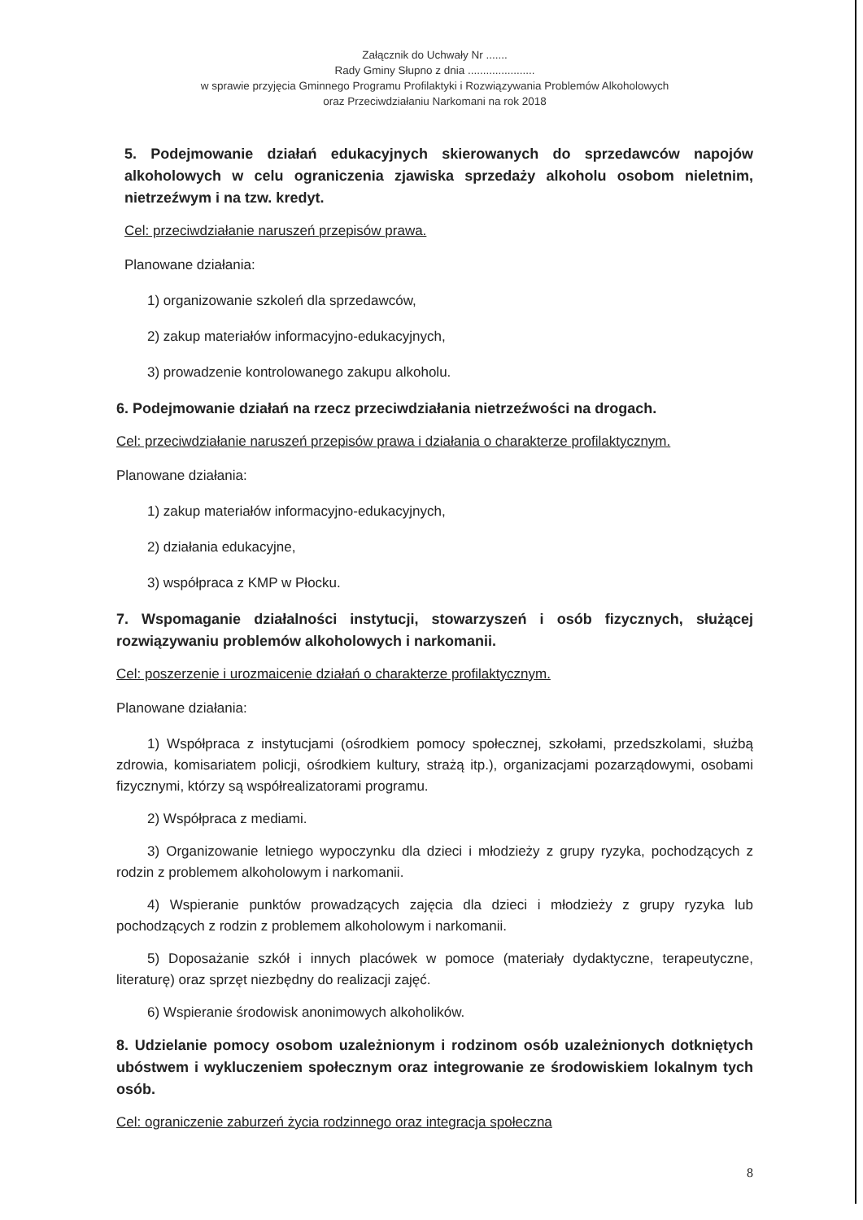Załącznik do Uchwały Nr .......
Rady Gminy Słupno z dnia ......................
w sprawie przyjęcia Gminnego Programu Profilaktyki i Rozwiązywania Problemów Alkoholowych
oraz Przeciwdziałaniu Narkomani na rok 2018
5. Podejmowanie działań edukacyjnych skierowanych do sprzedawców napojów alkoholowych w celu ograniczenia zjawiska sprzedaży alkoholu osobom nieletnim, nietrzeźwym i na tzw. kredyt.
Cel: przeciwdziałanie naruszeń przepisów prawa.
Planowane działania:
1) organizowanie szkoleń dla sprzedawców,
2) zakup materiałów informacyjno-edukacyjnych,
3) prowadzenie kontrolowanego zakupu alkoholu.
6. Podejmowanie działań na rzecz przeciwdziałania nietrzeźwości na drogach.
Cel: przeciwdziałanie naruszeń przepisów prawa i działania o charakterze profilaktycznym.
Planowane działania:
1) zakup materiałów informacyjno-edukacyjnych,
2) działania edukacyjne,
3) współpraca z KMP w Płocku.
7. Wspomaganie działalności instytucji, stowarzyszeń i osób fizycznych, służącej rozwiązywaniu problemów alkoholowych i narkomanii.
Cel: poszerzenie i urozmaicenie działań o charakterze profilaktycznym.
Planowane działania:
1) Współpraca z instytucjami (ośrodkiem pomocy społecznej, szkołami, przedszkolami, służbą zdrowia, komisariatem policji, ośrodkiem kultury, strażą itp.), organizacjami pozarządowymi, osobami fizycznymi, którzy są współrealizatorami programu.
2) Współpraca z mediami.
3) Organizowanie letniego wypoczynku dla dzieci i młodzieży z grupy ryzyka, pochodzących z rodzin z problemem alkoholowym i narkomanii.
4) Wspieranie punktów prowadzących zajęcia dla dzieci i młodzieży z grupy ryzyka lub pochodzących z rodzin z problemem alkoholowym i narkomanii.
5) Doposażanie szkół i innych placówek w pomoce (materiały dydaktyczne, terapeutyczne, literaturę) oraz sprzęt niezbędny do realizacji zajęć.
6) Wspieranie środowisk anonimowych alkoholików.
8. Udzielanie pomocy osobom uzależnionym i rodzinom osób uzależnionych dotkniętych ubóstwem i wykluczeniem społecznym oraz integrowanie ze środowiskiem lokalnym tych osób.
Cel: ograniczenie zaburzeń życia rodzinnego oraz integracja społeczna
8